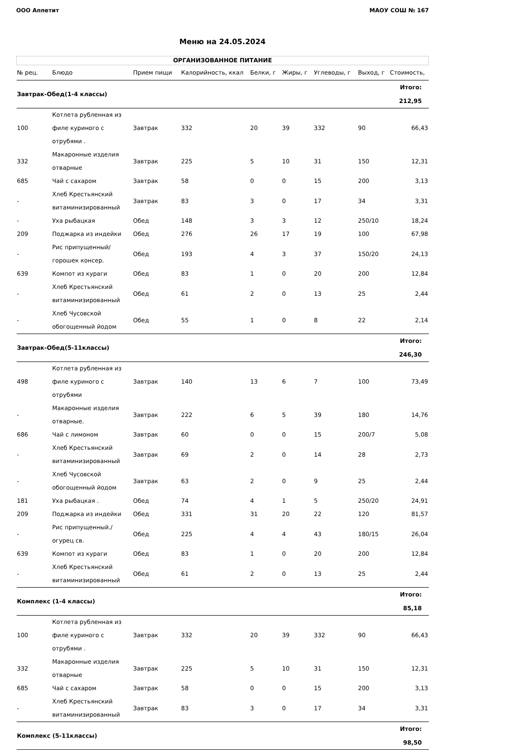ООО Аппетит МАОУ СОШ № 167
Меню на 24.05.2024
| ОРГАНИЗОВАННОЕ ПИТАНИЕ | | | | | | | | |
| --- | --- | --- | --- | --- | --- | --- | --- | --- |
| № рец. | Блюдо | Прием пищи | Калорийность, ккал | Белки, г | Жиры, г | Углеводы, г | Выход, г | Стоимость, |
| Завтрак-Обед(1-4 классы) | | | | | | | | Итого: 212,95 |
| 100 | Котлета рубленная из филе куриного с отрубями . | Завтрак | 332 | 20 | 39 | 332 | 90 | 66,43 |
| 332 | Макаронные изделия отварные | Завтрак | 225 | 5 | 10 | 31 | 150 | 12,31 |
| 685 | Чай с сахаром | Завтрак | 58 | 0 | 0 | 15 | 200 | 3,13 |
| - | Хлеб Крестьянский витаминизированный | Завтрак | 83 | 3 | 0 | 17 | 34 | 3,31 |
| - | Уха рыбацкая | Обед | 148 | 3 | 3 | 12 | 250/10 | 18,24 |
| 209 | Поджарка из индейки | Обед | 276 | 26 | 17 | 19 | 100 | 67,98 |
| - | Рис припущенный/ горошек консер. | Обед | 193 | 4 | 3 | 37 | 150/20 | 24,13 |
| 639 | Компот из кураги | Обед | 83 | 1 | 0 | 20 | 200 | 12,84 |
| - | Хлеб Крестьянский витаминизированный | Обед | 61 | 2 | 0 | 13 | 25 | 2,44 |
| - | Хлеб Чусовской обогощенный йодом | Обед | 55 | 1 | 0 | 8 | 22 | 2,14 |
| Завтрак-Обед(5-11классы) | | | | | | | | Итого: 246,30 |
| 498 | Котлета рубленная из филе куриного с отрубями | Завтрак | 140 | 13 | 6 | 7 | 100 | 73,49 |
| - | Макаронные изделия отварные. | Завтрак | 222 | 6 | 5 | 39 | 180 | 14,76 |
| 686 | Чай с лимоном | Завтрак | 60 | 0 | 0 | 15 | 200/7 | 5,08 |
| - | Хлеб Крестьянский витаминизированный | Завтрак | 69 | 2 | 0 | 14 | 28 | 2,73 |
| - | Хлеб Чусовской обогощенный йодом | Завтрак | 63 | 2 | 0 | 9 | 25 | 2,44 |
| 181 | Уха рыбацкая . | Обед | 74 | 4 | 1 | 5 | 250/20 | 24,91 |
| 209 | Поджарка из индейки | Обед | 331 | 31 | 20 | 22 | 120 | 81,57 |
| - | Рис припущенный./ огурец св. | Обед | 225 | 4 | 4 | 43 | 180/15 | 26,04 |
| 639 | Компот из кураги | Обед | 83 | 1 | 0 | 20 | 200 | 12,84 |
| - | Хлеб Крестьянский витаминизированный | Обед | 61 | 2 | 0 | 13 | 25 | 2,44 |
| Комплекс (1-4 классы) | | | | | | | | Итого: 85,18 |
| 100 | Котлета рубленная из филе куриного с отрубями . | Завтрак | 332 | 20 | 39 | 332 | 90 | 66,43 |
| 332 | Макаронные изделия отварные | Завтрак | 225 | 5 | 10 | 31 | 150 | 12,31 |
| 685 | Чай с сахаром | Завтрак | 58 | 0 | 0 | 15 | 200 | 3,13 |
| - | Хлеб Крестьянский витаминизированный | Завтрак | 83 | 3 | 0 | 17 | 34 | 3,31 |
| Комплекс (5-11классы) | | | | | | | | Итого: 98,50 |